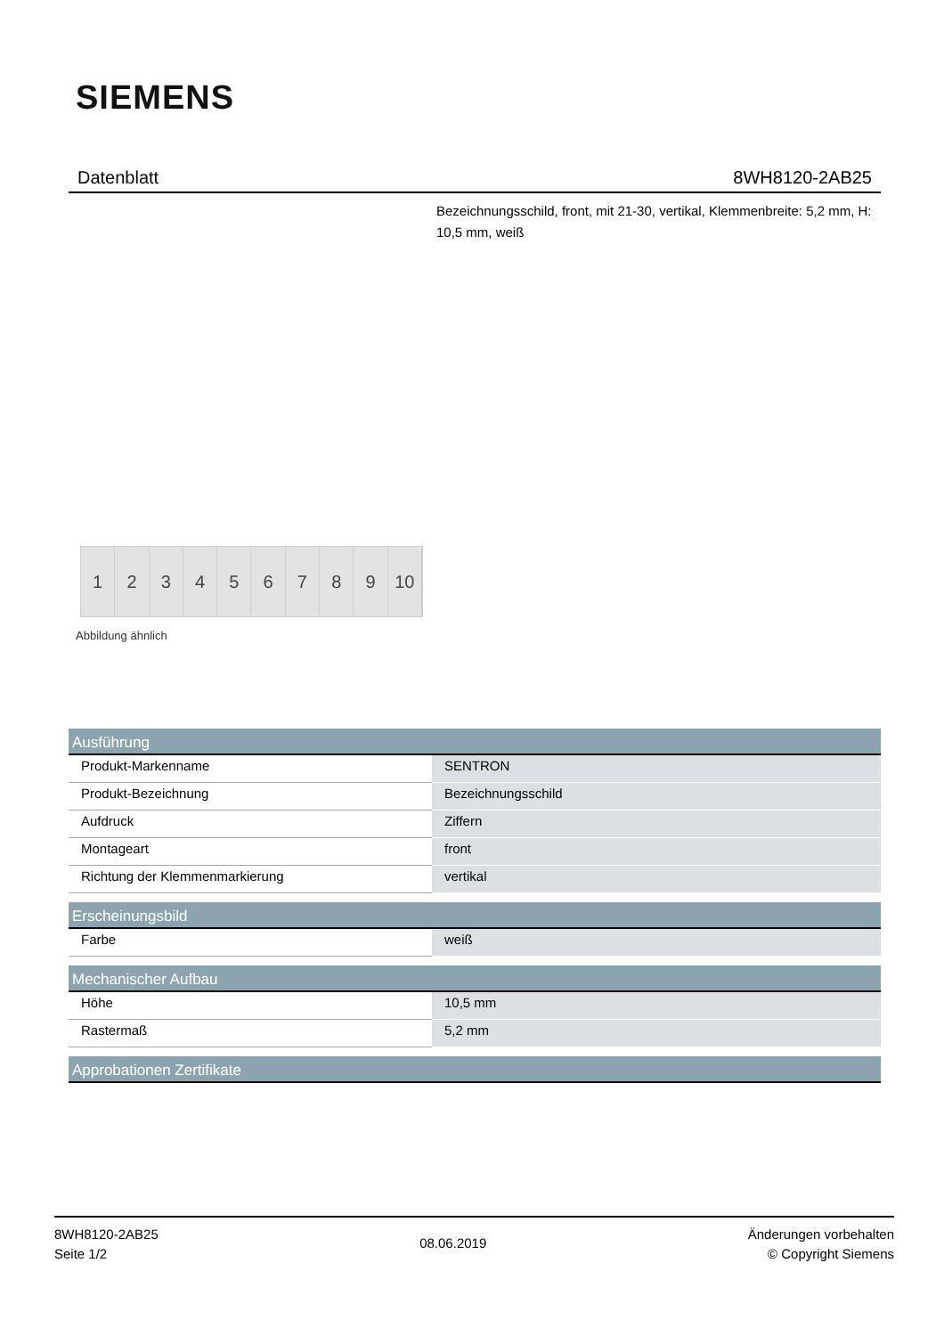SIEMENS
Datenblatt 8WH8120-2AB25
Bezeichnungsschild, front, mit 21-30, vertikal, Klemmenbreite: 5,2 mm, H: 10,5 mm, weiß
1 2 3 4 5 6 7 8 9 10
Abbildung ähnlich
| Ausführung | |
| --- | --- |
| Produkt-Markenname | SENTRON |
| Produkt-Bezeichnung | Bezeichnungsschild |
| Aufdruck | Ziffern |
| Montageart | front |
| Richtung der Klemmenmarkierung | vertikal |
| Erscheinungsbild | |
| Farbe | weiß |
| Mechanischer Aufbau | |
| Höhe | 10,5 mm |
| Rastermaß | 5,2 mm |
| Approbationen Zertifikate | |
8WH8120-2AB25
Seite 1/2
08.06.2019
Änderungen vorbehalten
© Copyright Siemens